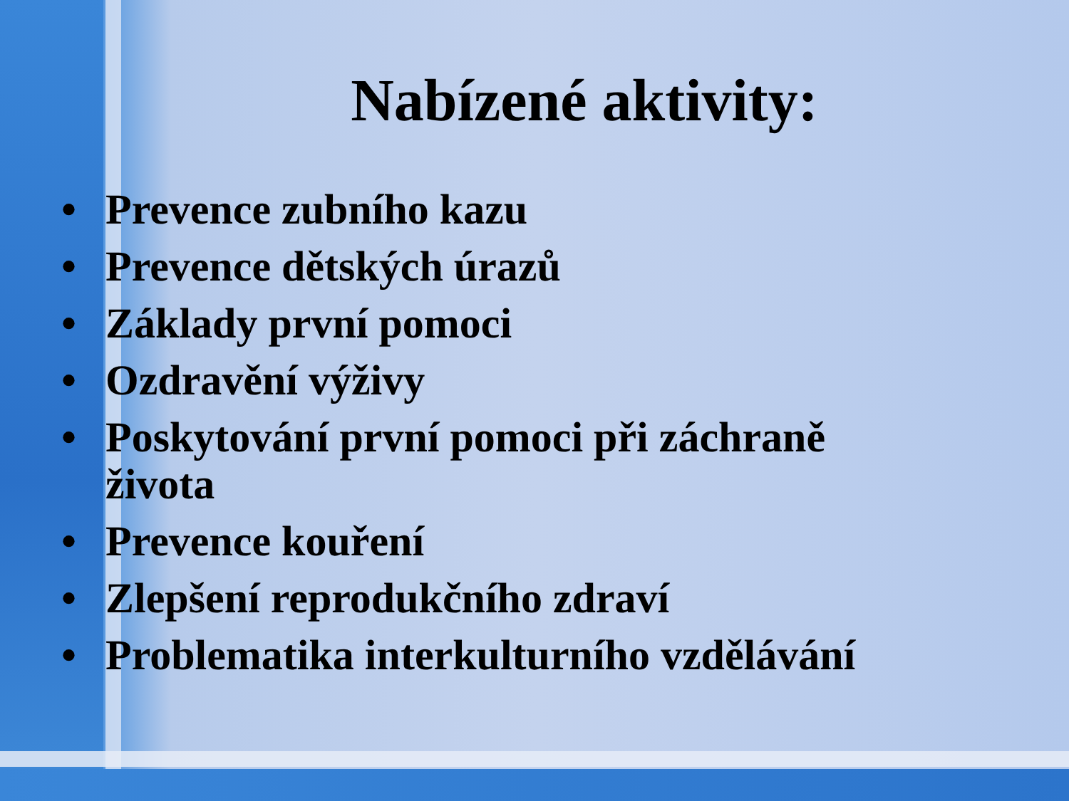Nabízené aktivity:
• Prevence zubního kazu
• Prevence dětských úrazů
• Základy první pomoci
• Ozdravění výživy
• Poskytování první pomoci při záchraně života
• Prevence kouření
• Zlepšení reprodukčního zdraví
• Problematika interkulturního vzdělávání